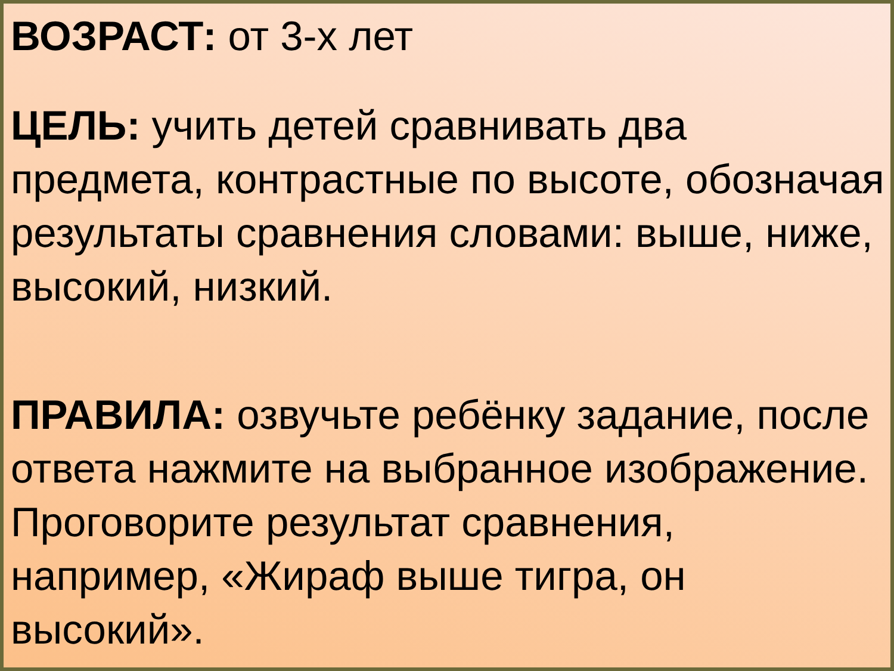ВОЗРАСТ: от 3-х лет
ЦЕЛЬ: учить детей сравнивать два предмета, контрастные по высоте, обозначая результаты сравнения словами: выше, ниже, высокий, низкий.
ПРАВИЛА: озвучьте ребёнку задание, после ответа нажмите на выбранное изображение. Проговорите результат сравнения, например, «Жираф выше тигра, он высокий».